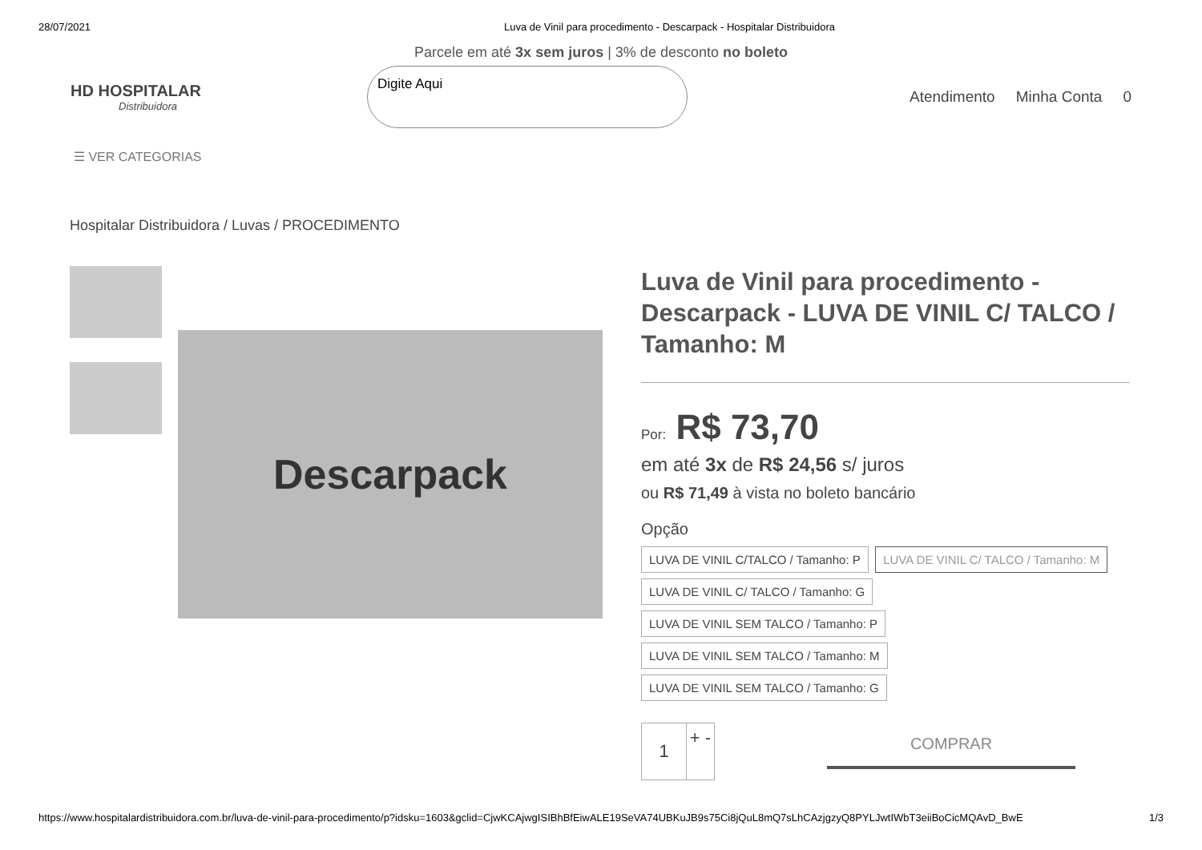28/07/2021 Luva de Vinil para procedimento - Descarpack - Hospitalar Distribuidora
Parcele em até 3x sem juros | 3% de desconto no boleto
HD HOSPITALAR
Distribuidora
Digite Aqui
Atendimento Minha Conta 0
☰ VER CATEGORIAS
Hospitalar Distribuidora / Luvas / PROCEDIMENTO
Descarpack
Luva de Vinil para procedimento - Descarpack - LUVA DE VINIL C/ TALCO / Tamanho: M
Por: R$ 73,70
em até 3x de R$ 24,56 s/ juros
ou R$ 71,49 à vista no boleto bancário
Opção
LUVA DE VINIL C/TALCO / Tamanho: P LUVA DE VINIL C/ TALCO / Tamanho: M
LUVA DE VINIL C/ TALCO / Tamanho: G
LUVA DE VINIL SEM TALCO / Tamanho: P
LUVA DE VINIL SEM TALCO / Tamanho: M
LUVA DE VINIL SEM TALCO / Tamanho: G
1 + -
COMPRAR
https://www.hospitalardistribuidora.com.br/luva-de-vinil-para-procedimento/p?idsku=1603&gclid=CjwKCAjwgISIBhBfEiwALE19SeVA74UBKuJB9s75Ci8jQuL8mQ7sLhCAzjgzyQ8PYLJwtIWbT3eiiBoCicMQAvD_BwE 1/3